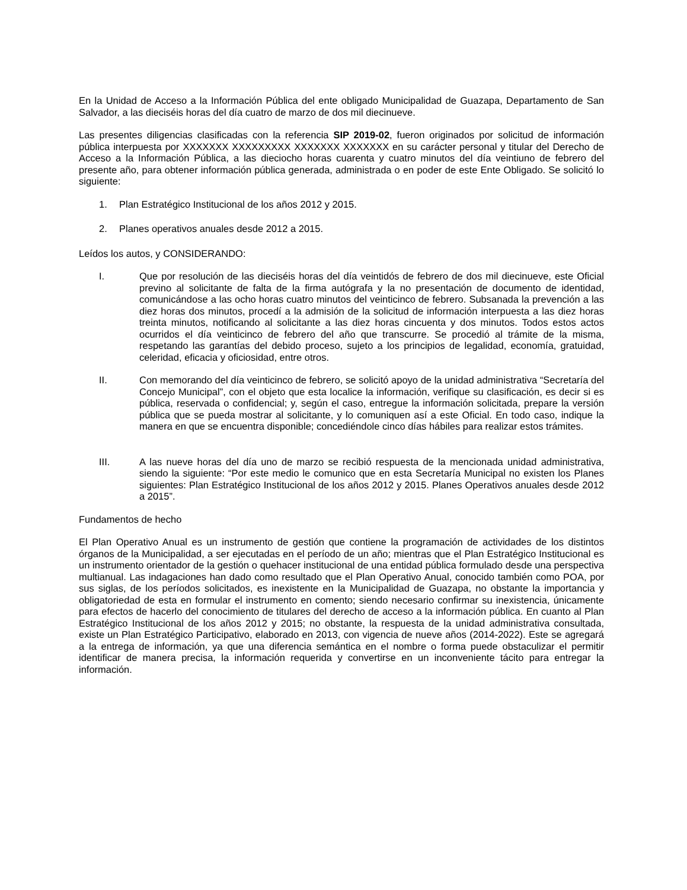En la Unidad de Acceso a la Información Pública del ente obligado Municipalidad de Guazapa, Departamento de San Salvador, a las dieciséis horas del día cuatro de marzo de dos mil diecinueve.
Las presentes diligencias clasificadas con la referencia SIP 2019-02, fueron originados por solicitud de información pública interpuesta por XXXXXXX XXXXXXXXX XXXXXXX XXXXXXX en su carácter personal y titular del Derecho de Acceso a la Información Pública, a las dieciocho horas cuarenta y cuatro minutos del día veintiuno de febrero del presente año, para obtener información pública generada, administrada o en poder de este Ente Obligado. Se solicitó lo siguiente:
1. Plan Estratégico Institucional de los años 2012 y 2015.
2. Planes operativos anuales desde 2012 a 2015.
Leídos los autos, y CONSIDERANDO:
I. Que por resolución de las dieciséis horas del día veintidós de febrero de dos mil diecinueve, este Oficial previno al solicitante de falta de la firma autógrafa y la no presentación de documento de identidad, comunicándose a las ocho horas cuatro minutos del veinticinco de febrero. Subsanada la prevención a las diez horas dos minutos, procedí a la admisión de la solicitud de información interpuesta a las diez horas treinta minutos, notificando al solicitante a las diez horas cincuenta y dos minutos. Todos estos actos ocurridos el día veinticinco de febrero del año que transcurre. Se procedió al trámite de la misma, respetando las garantías del debido proceso, sujeto a los principios de legalidad, economía, gratuidad, celeridad, eficacia y oficiosidad, entre otros.
II. Con memorando del día veinticinco de febrero, se solicitó apoyo de la unidad administrativa “Secretaría del Concejo Municipal”, con el objeto que esta localice la información, verifique su clasificación, es decir si es pública, reservada o confidencial; y, según el caso, entregue la información solicitada, prepare la versión pública que se pueda mostrar al solicitante, y lo comuniquen así a este Oficial. En todo caso, indique la manera en que se encuentra disponible; concediéndole cinco días hábiles para realizar estos trámites.
III. A las nueve horas del día uno de marzo se recibió respuesta de la mencionada unidad administrativa, siendo la siguiente: “Por este medio le comunico que en esta Secretaría Municipal no existen los Planes siguientes: Plan Estratégico Institucional de los años 2012 y 2015. Planes Operativos anuales desde 2012 a 2015”.
Fundamentos de hecho
El Plan Operativo Anual es un instrumento de gestión que contiene la programación de actividades de los distintos órganos de la Municipalidad, a ser ejecutadas en el período de un año; mientras que el Plan Estratégico Institucional es un instrumento orientador de la gestión o quehacer institucional de una entidad pública formulado desde una perspectiva multianual. Las indagaciones han dado como resultado que el Plan Operativo Anual, conocido también como POA, por sus siglas, de los períodos solicitados, es inexistente en la Municipalidad de Guazapa, no obstante la importancia y obligatoriedad de esta en formular el instrumento en comento; siendo necesario confirmar su inexistencia, únicamente para efectos de hacerlo del conocimiento de titulares del derecho de acceso a la información pública. En cuanto al Plan Estratégico Institucional de los años 2012 y 2015; no obstante, la respuesta de la unidad administrativa consultada, existe un Plan Estratégico Participativo, elaborado en 2013, con vigencia de nueve años (2014-2022). Este se agregará a la entrega de información, ya que una diferencia semántica en el nombre o forma puede obstaculizar el permitir identificar de manera precisa, la información requerida y convertirse en un inconveniente tácito para entregar la información.